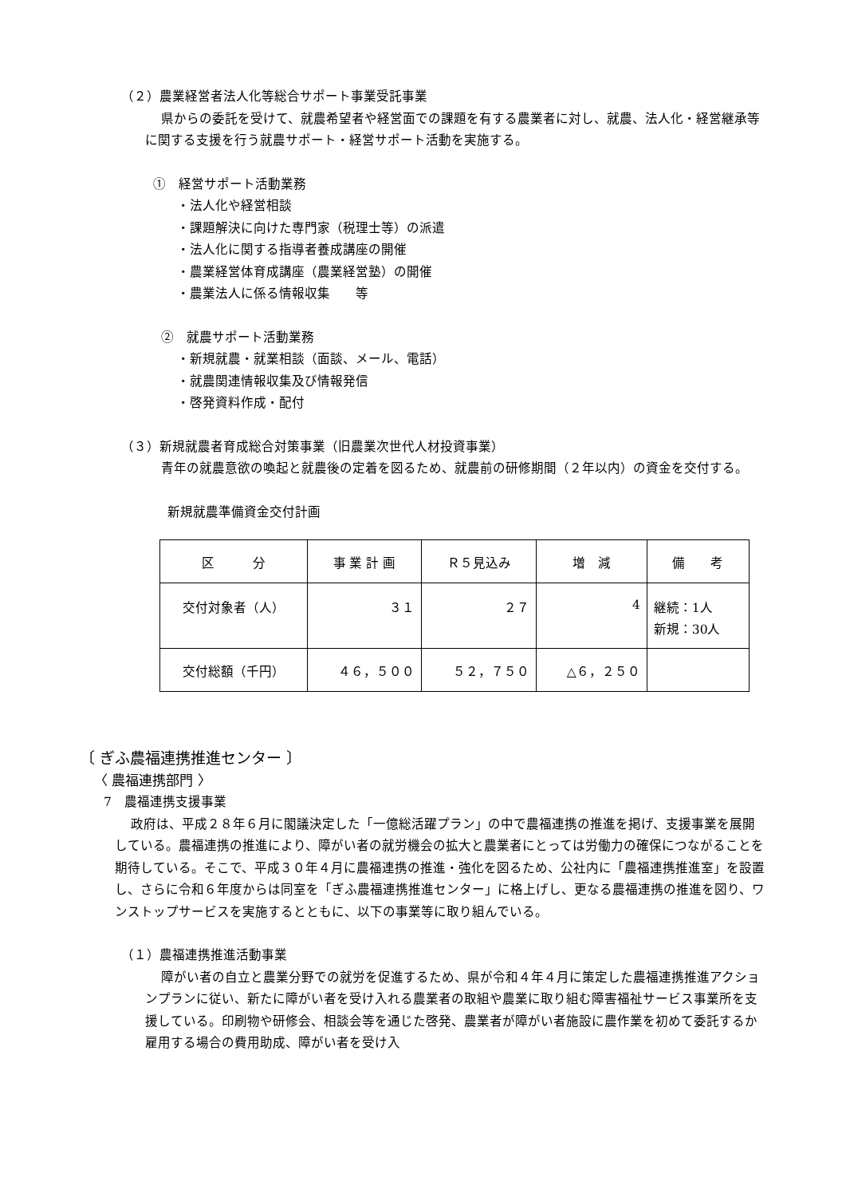（２）農業経営者法人化等総合サポート事業受託事業
県からの委託を受けて、就農希望者や経営面での課題を有する農業者に対し、就農、法人化・経営継承等に関する支援を行う就農サポート・経営サポート活動を実施する。
①　経営サポート活動業務
・法人化や経営相談
・課題解決に向けた専門家（税理士等）の派遣
・法人化に関する指導者養成講座の開催
・農業経営体育成講座（農業経営塾）の開催
・農業法人に係る情報収集　　等
②　就農サポート活動業務
・新規就農・就業相談（面談、メール、電話）
・就農関連情報収集及び情報発信
・啓発資料作成・配付
（３）新規就農者育成総合対策事業（旧農業次世代人材投資事業）
青年の就農意欲の喚起と就農後の定着を図るため、就農前の研修期間（２年以内）の資金を交付する。
新規就農準備資金交付計画
| 区 分 | 事 業 計 画 | Ｒ５見込み | 増 減 | 備 考 |
| 交付対象者（人） | ３１ | ２７ | 4 | 継続：1人 新規：30人 |
| 交付総額（千円） | ４６，５００ | ５２，７５０ | △６，２５０ | |
〔 ぎふ農福連携推進センター 〕
〈 農福連携部門 〉
7　農福連携支援事業
政府は、平成２８年６月に閣議決定した「一億総活躍プラン」の中で農福連携の推進を掲げ、支援事業を展開している。農福連携の推進により、障がい者の就労機会の拡大と農業者にとっては労働力の確保につながることを期待している。そこで、平成３０年４月に農福連携の推進・強化を図るため、公社内に「農福連携推進室」を設置し、さらに令和６年度からは同室を「ぎふ農福連携推進センター」に格上げし、更なる農福連携の推進を図り、ワンストップサービスを実施するとともに、以下の事業等に取り組んでいる。
（１）農福連携推進活動事業
障がい者の自立と農業分野での就労を促進するため、県が令和４年４月に策定した農福連携推進アクションプランに従い、新たに障がい者を受け入れる農業者の取組や農業に取り組む障害福祉サービス事業所を支援している。印刷物や研修会、相談会等を通じた啓発、農業者が障がい者施設に農作業を初めて委託するか雇用する場合の費用助成、障がい者を受け入